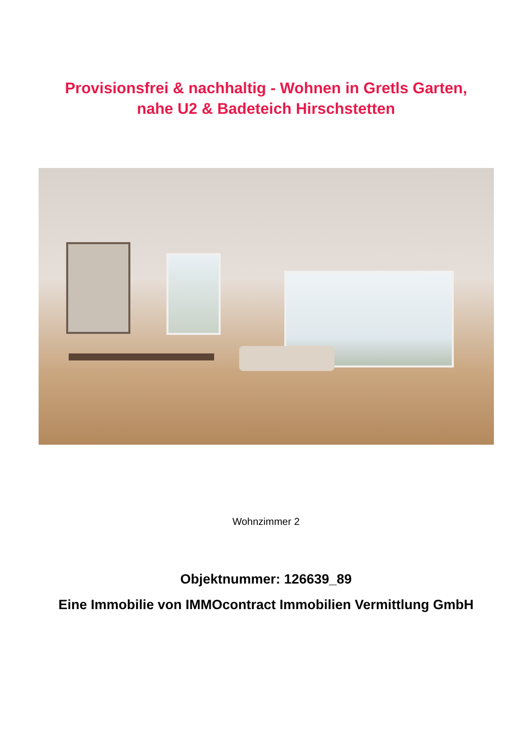Provisionsfrei & nachhaltig - Wohnen in Gretls Garten,
nahe U2 & Badeteich Hirschstetten
Wohnzimmer 2
Objektnummer: 126639_89
Eine Immobilie von IMMOcontract Immobilien Vermittlung GmbH